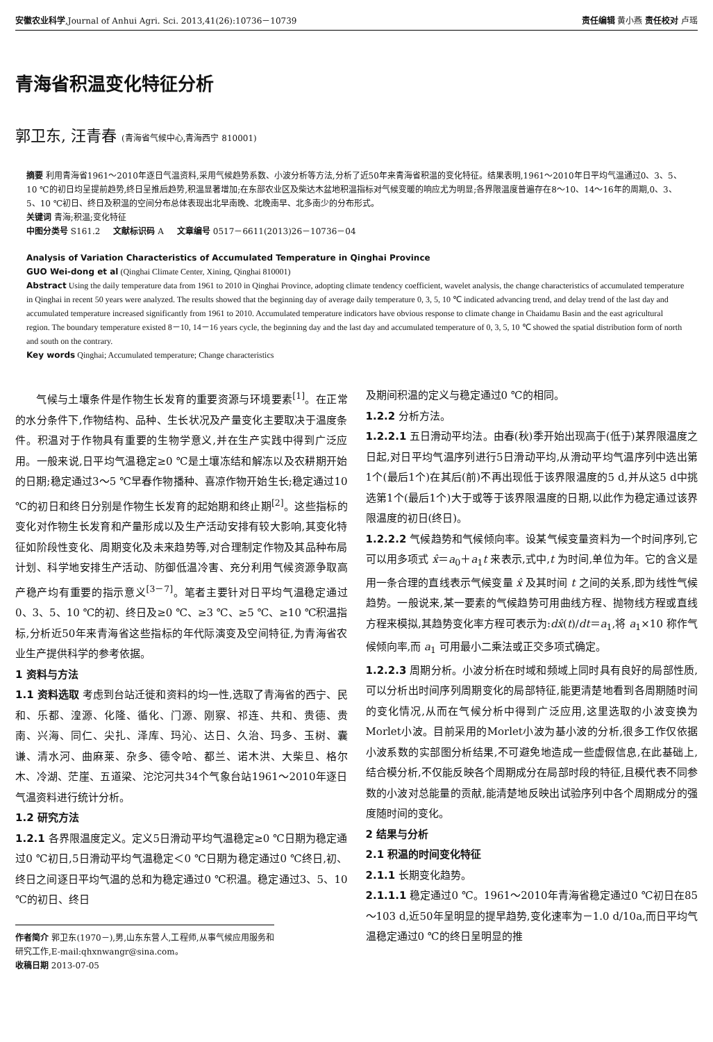安徽农业科学,Journal of Anhui Agri. Sci. 2013,41(26):10736－10739
责任编辑 黄小燕 责任校对 卢瑶
青海省积温变化特征分析
郭卫东, 汪青春 (青海省气候中心,青海西宁 810001)
摘要 利用青海省1961～2010年逐日气温资料,采用气候趋势系数、小波分析等方法,分析了近50年来青海省积温的变化特征。结果表明,1961～2010年日平均气温通过0、3、5、10 ℃的初日均呈提前趋势,终日呈推后趋势,积温显著增加;在东部农业区及柴达木盆地积温指标对气候变暖的响应尤为明显;各界限温度普遍存在8～10、14～16年的周期,0、3、5、10 ℃初日、终日及积温的空间分布总体表现出北早南晚、北晚南早、北多南少的分布形式。
关键词 青海;积温;变化特征
中图分类号 S161.2 文献标识码 A 文章编号 0517－6611(2013)26－10736－04
Analysis of Variation Characteristics of Accumulated Temperature in Qinghai Province
GUO Wei-dong et al (Qinghai Climate Center, Xining, Qinghai 810001)
Abstract Using the daily temperature data from 1961 to 2010 in Qinghai Province, adopting climate tendency coefficient, wavelet analysis, the change characteristics of accumulated temperature in Qinghai in recent 50 years were analyzed. The results showed that the beginning day of average daily temperature 0, 3, 5, 10 ℃ indicated advancing trend, and delay trend of the last day and accumulated temperature increased significantly from 1961 to 2010. Accumulated temperature indicators have obvious response to climate change in Chaidamu Basin and the east agricultural region. The boundary temperature existed 8－10, 14－16 years cycle, the beginning day and the last day and accumulated temperature of 0, 3, 5, 10 ℃ showed the spatial distribution form of north and south on the contrary.
Key words Qinghai; Accumulated temperature; Change characteristics
  气候与土壤条件是作物生长发育的重要资源与环境要素<sup>[1]</sup>。在正常的水分条件下,作物结构、品种、生长状况及产量变化主要取决于温度条件。积温对于作物具有重要的生物学意义,并在生产实践中得到广泛应用。一般来说,日平均气温稳定≥0 ℃是土壤冻结和解冻以及农耕期开始的日期;稳定通过3～5 ℃早春作物播种、喜凉作物开始生长;稳定通过10 ℃的初日和终日分别是作物生长发育的起始期和终止期<sup>[2]</sup>。这些指标的变化对作物生长发育和产量形成以及生产活动安排有较大影响,其变化特征如阶段性变化、周期变化及未来趋势等,对合理制定作物及其品种布局计划、科学地安排生产活动、防御低温冷害、充分利用气候资源争取高产稳产均有重要的指示意义<sup>[3－7]</sup>。笔者主要针对日平均气温稳定通过0、3、5、10 ℃的初、终日及≥0 ℃、≥3 ℃、≥5 ℃、≥10 ℃积温指标,分析近50年来青海省这些指标的年代际演变及空间特征,为青海省农业生产提供科学的参考依据。
1 资料与方法
1.1 资料选取 考虑到台站迁徙和资料的均一性,选取了青海省的西宁、民和、乐都、湟源、化隆、循化、门源、刚察、祁连、共和、贵德、贵南、兴海、同仁、尖扎、泽库、玛沁、达日、久治、玛多、玉树、囊谦、清水河、曲麻莱、杂多、德令哈、都兰、诺木洪、大柴旦、格尔木、冷湖、茫崖、五道梁、沱沱河共34个气象台站1961～2010年逐日气温资料进行统计分析。
1.2 研究方法
1.2.1 各界限温度定义。定义5日滑动平均气温稳定≥0 ℃日期为稳定通过0 ℃初日,5日滑动平均气温稳定＜0 ℃日期为稳定通过0 ℃终日,初、终日之间逐日平均气温的总和为稳定通过0 ℃积温。稳定通过3、5、10 ℃的初日、终日
作者简介 郭卫东(1970－),男,山东东营人,工程师,从事气候应用服务和研究工作,E-mail:qhxnwangr@sina.com。
收稿日期 2013-07-05
及期间积温的定义与稳定通过0 ℃的相同。
1.2.2 分析方法。
1.2.2.1 五日滑动平均法。由春(秋)季开始出现高于(低于)某界限温度之日起,对日平均气温序列进行5日滑动平均,从滑动平均气温序列中选出第1个(最后1个)在其后(前)不再出现低于该界限温度的5 d,并从这5 d中挑选第1个(最后1个)大于或等于该界限温度的日期,以此作为稳定通过该界限温度的初日(终日)。
1.2.2.2 气候趋势和气候倾向率。设某气候变量资料为一个时间序列,它可以用多项式 x̂＝a<sub>0</sub>＋a<sub>1</sub>t 来表示,式中,t 为时间,单位为年。它的含义是用一条合理的直线表示气候变量 x̂ 及其时间 t 之间的关系,即为线性气候趋势。一般说来,某一要素的气候趋势可用曲线方程、抛物线方程或直线方程来模拟,其趋势变化率方程可表示为:dx̂(t)/dt＝a<sub>1</sub>,将 a<sub>1</sub>×10 称作气候倾向率,而 a<sub>1</sub> 可用最小二乘法或正交多项式确定。
1.2.2.3 周期分析。小波分析在时域和频域上同时具有良好的局部性质,可以分析出时间序列周期变化的局部特征,能更清楚地看到各周期随时间的变化情况,从而在气候分析中得到广泛应用,这里选取的小波变换为Morlet小波。目前采用的Morlet小波为基小波的分析,很多工作仅依据小波系数的实部图分析结果,不可避免地造成一些虚假信息,在此基础上,结合模分析,不仅能反映各个周期成分在局部时段的特征,且模代表不同参数的小波对总能量的贡献,能清楚地反映出试验序列中各个周期成分的强度随时间的变化。
2 结果与分析
2.1 积温的时间变化特征
2.1.1 长期变化趋势。
2.1.1.1 稳定通过0 ℃。1961～2010年青海省稳定通过0 ℃初日在85～103 d,近50年呈明显的提早趋势,变化速率为－1.0 d/10a,而日平均气温稳定通过0 ℃的终日呈明显的推